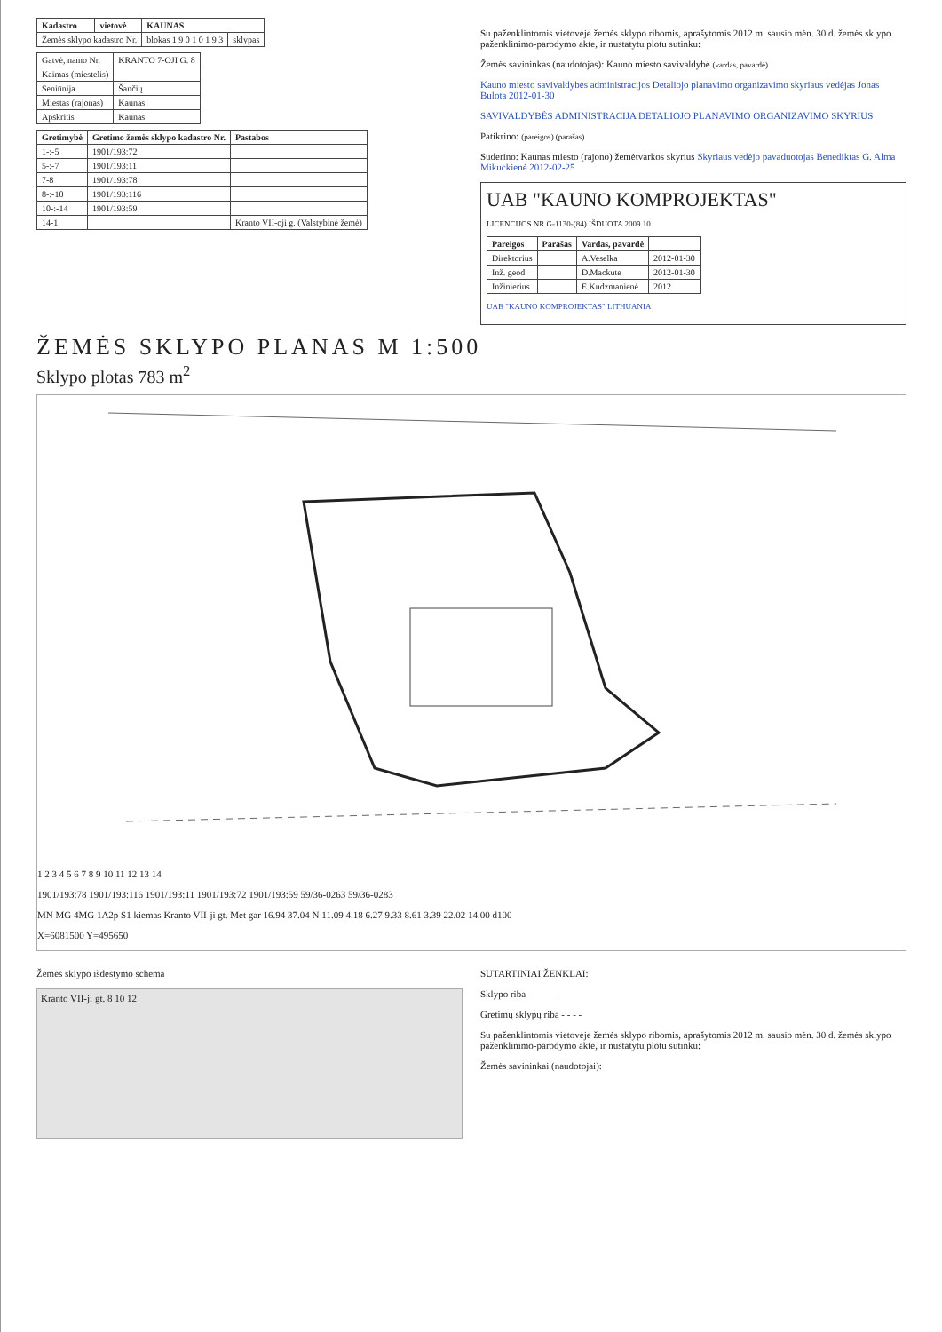| Kadastro | vietovė | KAUNAS | |
| --- | --- | --- | --- |
| Žemės sklypo kadastro Nr. | | blokas 1 9 0 1 0 1 9 3 | sklypas |
| Gatvė, namo Nr. | KRANTO 7-OJI G. 8 |
| Kaimas (miestelis) | |
| Seniūnija | Šančių |
| Miestas (rajonas) | Kaunas |
| Apskritis | Kaunas |
| Gretimybė | Gretimo žemės sklypo kadastro Nr. | Pastabos |
| --- | --- | --- |
| 1-:-5 | 1901/193:72 | |
| 5-:-7 | 1901/193:11 | |
| 7-8 | 1901/193:78 | |
| 8-:-10 | 1901/193:116 | |
| 10-:-14 | 1901/193:59 | |
| 14-1 | | Kranto VII-oji g. (Valstybinė žemė) |
Su paženklintomis vietovėje žemės sklypo ribomis, aprašytomis 2012 m. sausio mėn. 30 d. žemės sklypo paženklinimo-parodymo akte, ir nustatytu plotu sutinku:
Žemės savininkas (naudotojas): Kauno miesto savivaldybė (vardas, pavardė)
Kauno miesto savivaldybės administracijos Detaliojo planavimo organizavimo skyriaus vedėjas Jonas Bulota 2012-01-30
SAVIVALDYBĖS ADMINISTRACIJA DETALIOJO PLANAVIMO ORGANIZAVIMO SKYRIUS
Patikrino: (pareigos) (parašas)
Suderino: Kaunas miesto (rajono) žemėtvarkos skyrius Skyriaus vedėjo pavaduotojas Benediktas G. Alma Mikuckienė 2012-02-25
UAB "KAUNO KOMPROJEKTAS"
LICENCIJOS NR.G-1130-(84) IŠDUOTA 2009 10
| Pareigos | Parašas | Vardas, pavardė | |
| --- | --- | --- | --- |
| Direktorius | | A.Veselka | 2012-01-30 |
| Inž. geod. | | D.Mackute | 2012-01-30 |
| Inžinierius | | E.Kudzmanienė | 2012 |
UAB "KAUNO KOMPROJEKTAS" LITHUANIA
ŽEMĖS SKLYPO PLANAS M 1:500
Sklypo plotas 783 m<sup>2</sup>
1 2 3 4 5 6 7 8 9 10 11 12 13 14
1901/193:78 1901/193:116 1901/193:11 1901/193:72 1901/193:59 59/36-0263 59/36-0283
MN MG 4MG 1A2p S1 kiemas Kranto VII-ji gt. Met gar 16.94 37.04 N 11.09 4.18 6.27 9.33 8.61 3.39 22.02 14.00 d100
X=6081500 Y=495650
Žemės sklypo išdėstymo schema
Kranto VII-ji gt. 8 10 12
SUTARTINIAI ŽENKLAI:
Sklypo riba ———
Gretimų sklypų riba - - - -
Su paženklintomis vietovėje žemės sklypo ribomis, aprašytomis 2012 m. sausio mėn. 30 d. žemės sklypo paženklinimo-parodymo akte, ir nustatytu plotu sutinku:
Žemės savininkai (naudotojai):